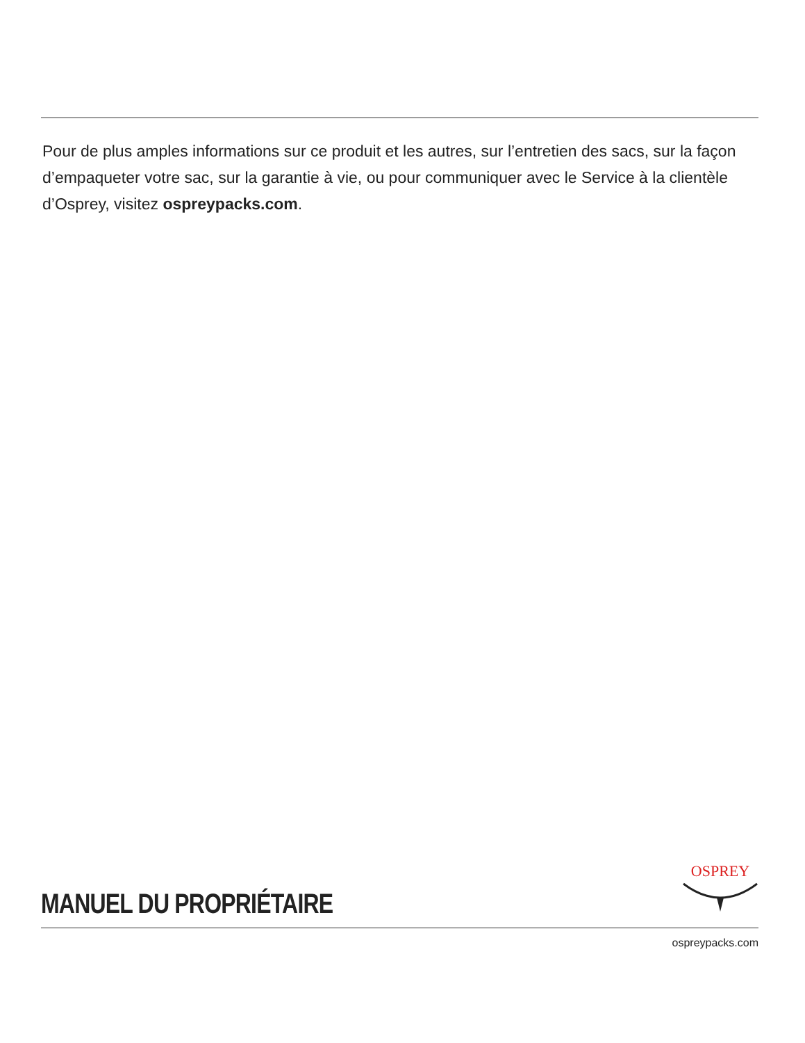Pour de plus amples informations sur ce produit et les autres, sur l’entretien des sacs, sur la façon d’empaqueter votre sac, sur la garantie à vie, ou pour communiquer avec le Service à la clientèle d’Osprey, visitez ospreypacks.com.
MANUEL DU PROPRIÉTAIRE
OSPREY
ospreypacks.com